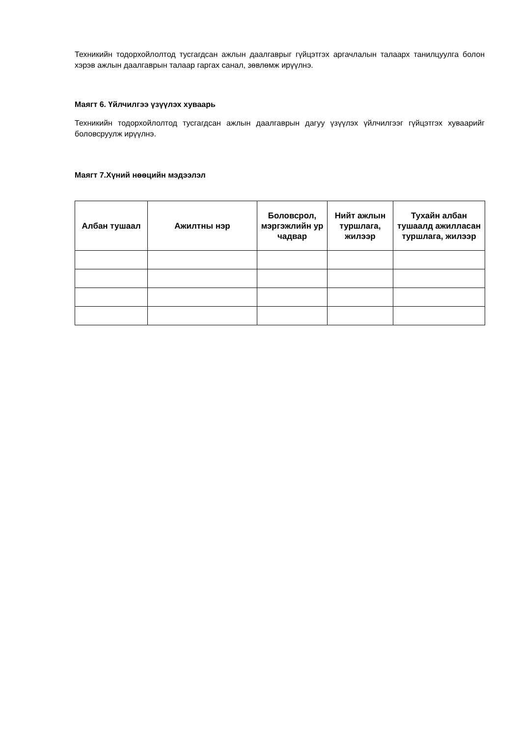Техникийн тодорхойлолтод тусгагдсан ажлын даалгаврыг гүйцэтгэх аргачлалын талаарх танилцуулга болон хэрэв ажлын даалгаврын талаар гаргах санал, зөвлөмж ирүүлнэ.
Маягт 6. Үйлчилгээ үзүүлэх хуваарь
Техникийн тодорхойлолтод тусгагдсан ажлын даалгаврын дагуу үзүүлэх үйлчилгээг гүйцэтгэх хуваарийг боловсруулж ирүүлнэ.
Маягт 7.Хүний нөөцийн мэдээлэл
| Албан тушаал | Ажилтны нэр | Боловсрол, мэргэжлийн ур чадвар | Нийт ажлын туршлага, жилээр | Тухайн албан тушаалд ажилласан туршлага, жилээр |
| --- | --- | --- | --- | --- |